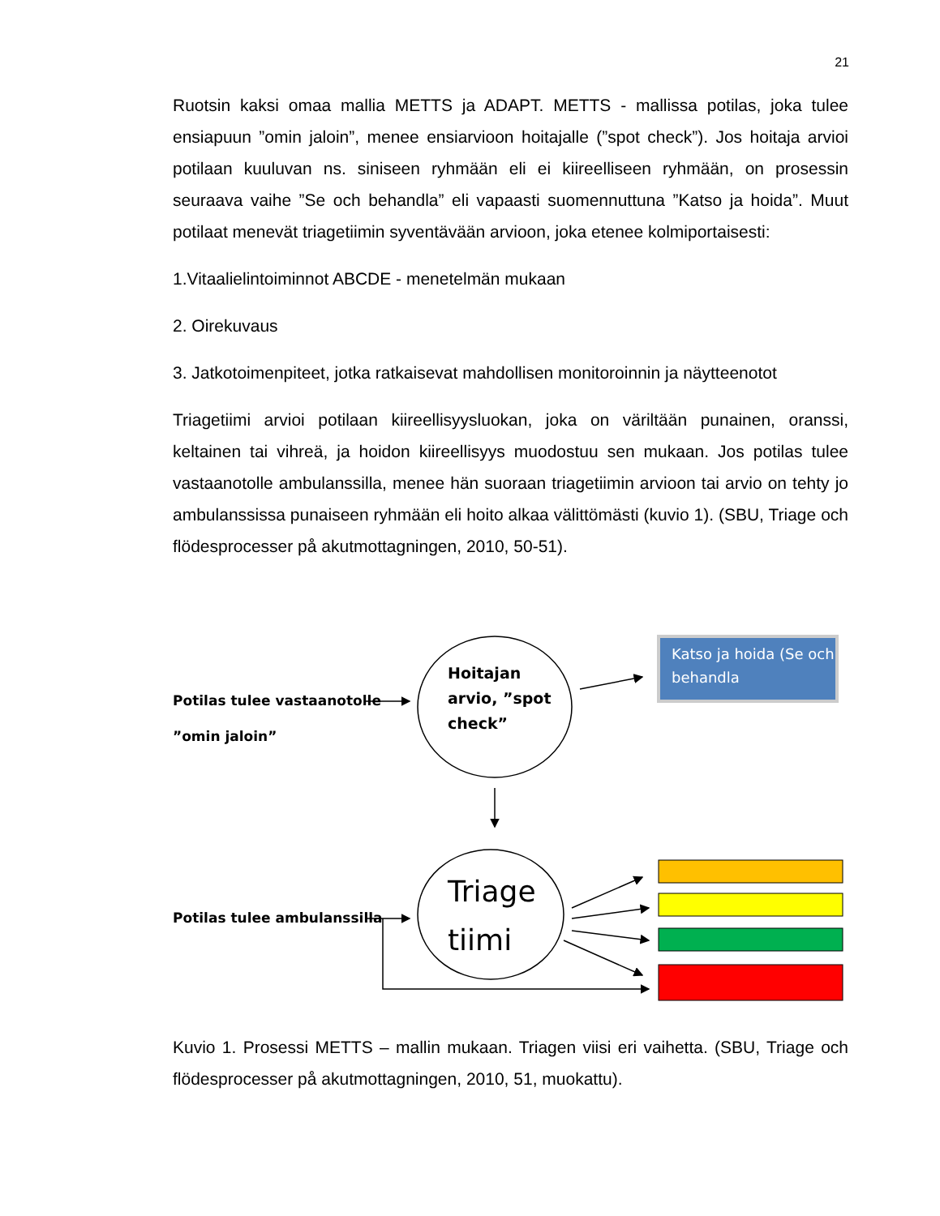21
Ruotsin kaksi omaa mallia METTS ja ADAPT. METTS - mallissa potilas, joka tulee ensiapuun ”omin jaloin”, menee ensiarvioon hoitajalle (”spot check”). Jos hoitaja arvioi potilaan kuuluvan ns. siniseen ryhmään eli ei kiireelliseen ryhmään, on prosessin seuraava vaihe ”Se och behandla” eli vapaasti suomennuttuna ”Katso ja hoida”. Muut potilaat menevät triagetiimin syventävään arvioon, joka etenee kolmiportaisesti:
1.Vitaalielintoiminnot ABCDE - menetelmän mukaan
2. Oirekuvaus
3. Jatkotoimenpiteet, jotka ratkaisevat mahdollisen monitoroinnin ja näytteenotot
Triagetiimi arvioi potilaan kiireellisyysluokan, joka on väriltään punainen, oranssi, keltainen tai vihreä, ja hoidon kiireellisyys muodostuu sen mukaan. Jos potilas tulee vastaanotolle ambulanssilla, menee hän suoraan triagetiimin arvioon tai arvio on tehty jo ambulanssissa punaiseen ryhmään eli hoito alkaa välittömästi (kuvio 1). (SBU, Triage och flödesprocesser på akutmottagningen, 2010, 50-51).
Potilas tulee vastaanotolle
”omin jaloin”
Hoitajan
arvio, ”spot
check”
Katso ja hoida (Se och
behandla
Potilas tulee ambulanssilla
Triage
tiimi
Kuvio 1. Prosessi METTS – mallin mukaan. Triagen viisi eri vaihetta. (SBU, Triage och flödesprocesser på akutmottagningen, 2010, 51, muokattu).